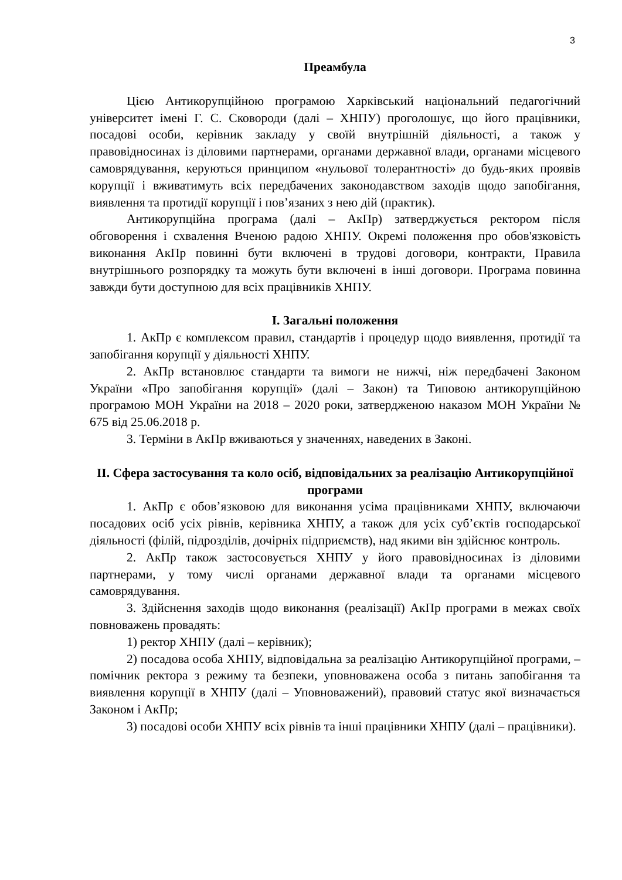3
Преамбула
Цією Антикорупційною програмою Харківський національний педагогічний університет імені Г. С. Сковороди (далі – ХНПУ) проголошує, що його працівники, посадові особи, керівник закладу у своїй внутрішній діяльності, а також у правовідносинах із діловими партнерами, органами державної влади, органами місцевого самоврядування, керуються принципом «нульової толерантності» до будь-яких проявів корупції і вживатимуть всіх передбачених законодавством заходів щодо запобігання, виявлення та протидії корупції і пов’язаних з нею дій (практик).
Антикорупційна програма (далі – АкПр) затверджується ректором після обговорення і схвалення Вченою радою ХНПУ. Окремі положення про обов'язковість виконання АкПр повинні бути включені в трудові договори, контракти, Правила внутрішнього розпорядку та можуть бути включені в інші договори. Програма повинна завжди бути доступною для всіх працівників ХНПУ.
I. Загальні положення
1. АкПр є комплексом правил, стандартів і процедур щодо виявлення, протидії та запобігання корупції у діяльності ХНПУ.
2. АкПр встановлює стандарти та вимоги не нижчі, ніж передбачені Законом України «Про запобігання корупції» (далі – Закон) та Типовою антикорупційною програмою МОН України на 2018 – 2020 роки, затвердженою наказом МОН України № 675 від 25.06.2018 р.
3. Терміни в АкПр вживаються у значеннях, наведених в Законі.
II. Сфера застосування та коло осіб, відповідальних за реалізацію Антикорупційної програми
1. АкПр є обов’язковою для виконання усіма працівниками ХНПУ, включаючи посадових осіб усіх рівнів, керівника ХНПУ, а також для усіх суб’єктів господарської діяльності (філій, підрозділів, дочірніх підприємств), над якими він здійснює контроль.
2. АкПр також застосовується ХНПУ у його правовідносинах із діловими партнерами, у тому числі органами державної влади та органами місцевого самоврядування.
3. Здійснення заходів щодо виконання (реалізації) АкПр програми в межах своїх повноважень провадять:
1) ректор ХНПУ (далі – керівник);
2) посадова особа ХНПУ, відповідальна за реалізацію Антикорупційної програми, – помічник ректора з режиму та безпеки, уповноважена особа з питань запобігання та виявлення корупції в ХНПУ (далі – Уповноважений), правовий статус якої визначається Законом і АкПр;
3) посадові особи ХНПУ всіх рівнів та інші працівники ХНПУ (далі – працівники).